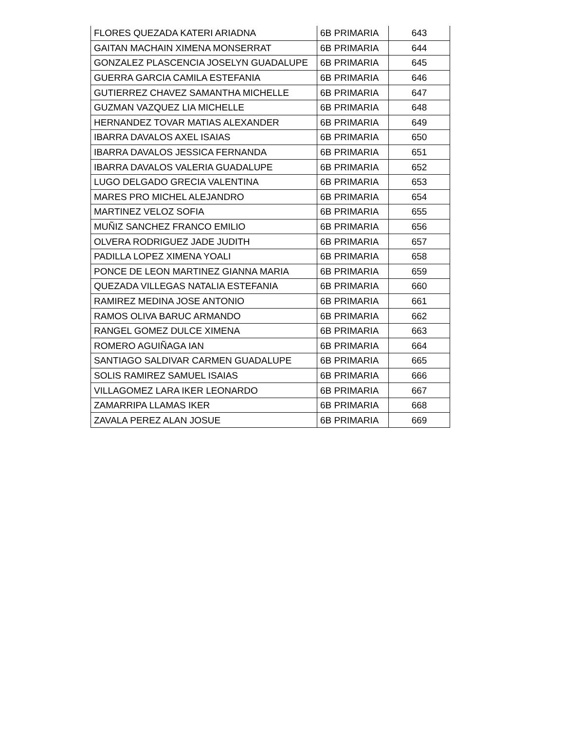| FLORES QUEZADA KATERI ARIADNA | 6B PRIMARIA | 643 |
| GAITAN MACHAIN XIMENA MONSERRAT | 6B PRIMARIA | 644 |
| GONZALEZ PLASCENCIA JOSELYN GUADALUPE | 6B PRIMARIA | 645 |
| GUERRA GARCIA CAMILA ESTEFANIA | 6B PRIMARIA | 646 |
| GUTIERREZ CHAVEZ SAMANTHA MICHELLE | 6B PRIMARIA | 647 |
| GUZMAN VAZQUEZ LIA MICHELLE | 6B PRIMARIA | 648 |
| HERNANDEZ TOVAR MATIAS ALEXANDER | 6B PRIMARIA | 649 |
| IBARRA DAVALOS AXEL ISAIAS | 6B PRIMARIA | 650 |
| IBARRA DAVALOS JESSICA FERNANDA | 6B PRIMARIA | 651 |
| IBARRA DAVALOS VALERIA GUADALUPE | 6B PRIMARIA | 652 |
| LUGO DELGADO GRECIA VALENTINA | 6B PRIMARIA | 653 |
| MARES PRO MICHEL ALEJANDRO | 6B PRIMARIA | 654 |
| MARTINEZ VELOZ SOFIA | 6B PRIMARIA | 655 |
| MUÑIZ SANCHEZ FRANCO EMILIO | 6B PRIMARIA | 656 |
| OLVERA RODRIGUEZ JADE JUDITH | 6B PRIMARIA | 657 |
| PADILLA LOPEZ XIMENA YOALI | 6B PRIMARIA | 658 |
| PONCE DE LEON MARTINEZ GIANNA MARIA | 6B PRIMARIA | 659 |
| QUEZADA VILLEGAS NATALIA ESTEFANIA | 6B PRIMARIA | 660 |
| RAMIREZ MEDINA JOSE ANTONIO | 6B PRIMARIA | 661 |
| RAMOS OLIVA BARUC ARMANDO | 6B PRIMARIA | 662 |
| RANGEL GOMEZ DULCE XIMENA | 6B PRIMARIA | 663 |
| ROMERO AGUIÑAGA IAN | 6B PRIMARIA | 664 |
| SANTIAGO SALDIVAR CARMEN GUADALUPE | 6B PRIMARIA | 665 |
| SOLIS RAMIREZ SAMUEL ISAIAS | 6B PRIMARIA | 666 |
| VILLAGOMEZ LARA IKER LEONARDO | 6B PRIMARIA | 667 |
| ZAMARRIPA LLAMAS IKER | 6B PRIMARIA | 668 |
| ZAVALA PEREZ ALAN JOSUE | 6B PRIMARIA | 669 |